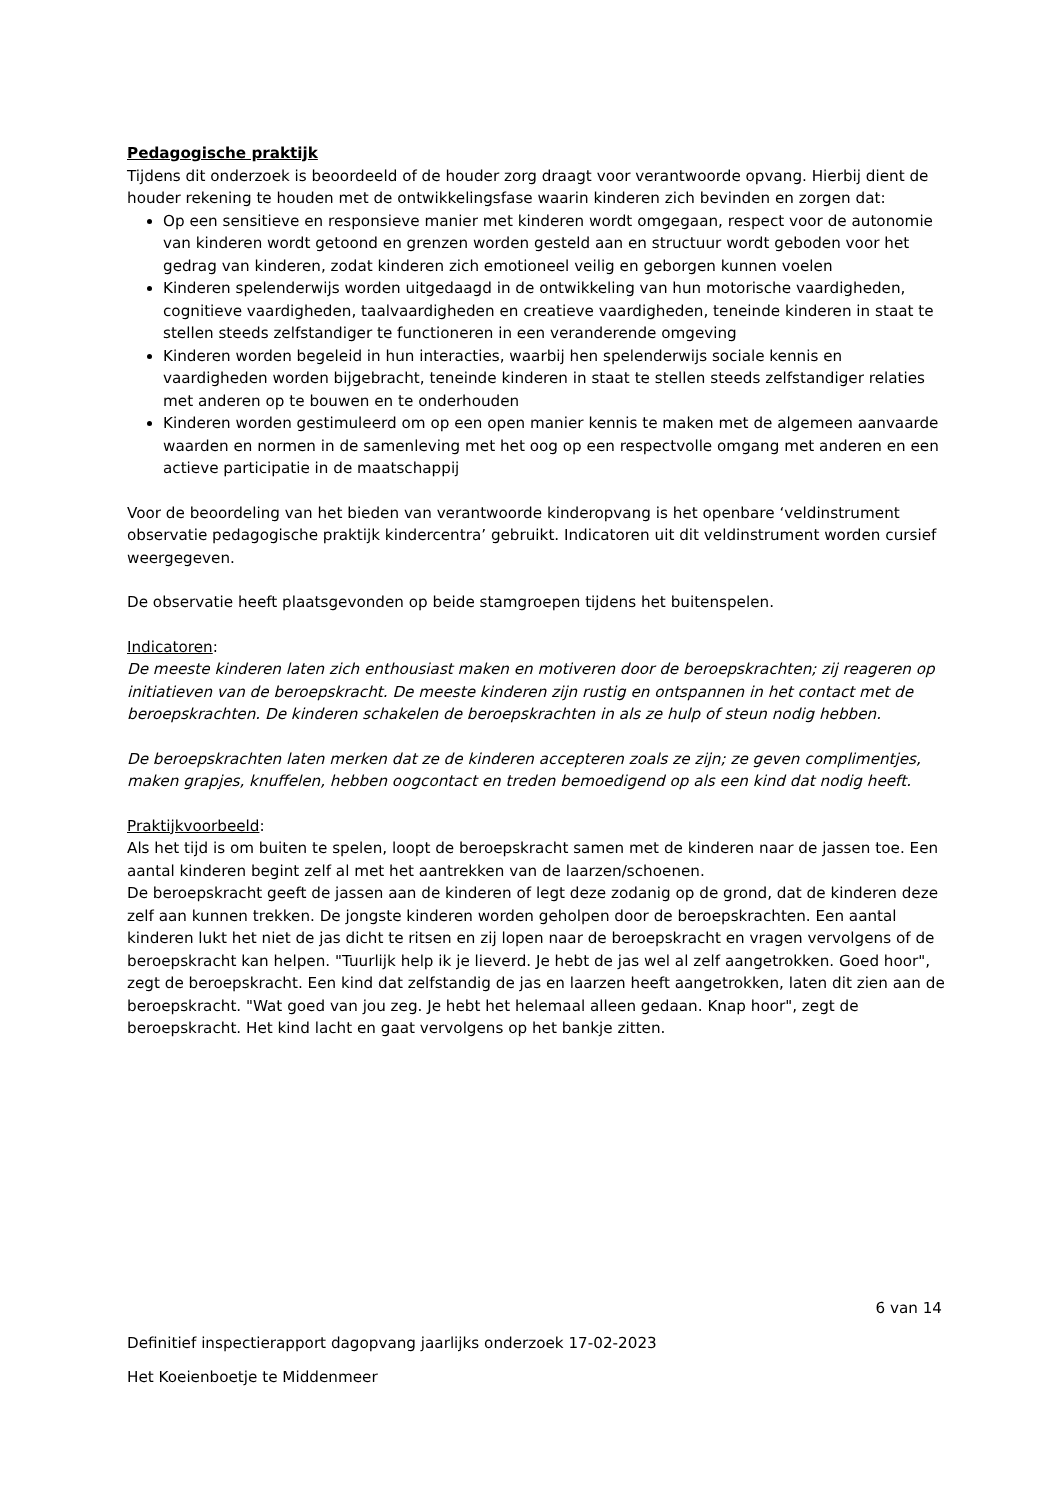Pedagogische praktijk
Tijdens dit onderzoek is beoordeeld of de houder zorg draagt voor verantwoorde opvang. Hierbij dient de houder rekening te houden met de ontwikkelingsfase waarin kinderen zich bevinden en zorgen dat:
Op een sensitieve en responsieve manier met kinderen wordt omgegaan, respect voor de autonomie van kinderen wordt getoond en grenzen worden gesteld aan en structuur wordt geboden voor het gedrag van kinderen, zodat kinderen zich emotioneel veilig en geborgen kunnen voelen
Kinderen spelenderwijs worden uitgedaagd in de ontwikkeling van hun motorische vaardigheden, cognitieve vaardigheden, taalvaardigheden en creatieve vaardigheden, teneinde kinderen in staat te stellen steeds zelfstandiger te functioneren in een veranderende omgeving
Kinderen worden begeleid in hun interacties, waarbij hen spelenderwijs sociale kennis en vaardigheden worden bijgebracht, teneinde kinderen in staat te stellen steeds zelfstandiger relaties met anderen op te bouwen en te onderhouden
Kinderen worden gestimuleerd om op een open manier kennis te maken met de algemeen aanvaarde waarden en normen in de samenleving met het oog op een respectvolle omgang met anderen en een actieve participatie in de maatschappij
Voor de beoordeling van het bieden van verantwoorde kinderopvang is het openbare ‘veldinstrument observatie pedagogische praktijk kindercentra’ gebruikt. Indicatoren uit dit veldinstrument worden cursief weergegeven.
De observatie heeft plaatsgevonden op beide stamgroepen tijdens het buitenspelen.
Indicatoren:
De meeste kinderen laten zich enthousiast maken en motiveren door de beroepskrachten; zij reageren op initiatieven van de beroepskracht. De meeste kinderen zijn rustig en ontspannen in het contact met de beroepskrachten. De kinderen schakelen de beroepskrachten in als ze hulp of steun nodig hebben.
De beroepskrachten laten merken dat ze de kinderen accepteren zoals ze zijn; ze geven complimentjes, maken grapjes, knuffelen, hebben oogcontact en treden bemoedigend op als een kind dat nodig heeft.
Praktijkvoorbeeld:
Als het tijd is om buiten te spelen, loopt de beroepskracht samen met de kinderen naar de jassen toe. Een aantal kinderen begint zelf al met het aantrekken van de laarzen/schoenen.
De beroepskracht geeft de jassen aan de kinderen of legt deze zodanig op de grond, dat de kinderen deze zelf aan kunnen trekken. De jongste kinderen worden geholpen door de beroepskrachten. Een aantal kinderen lukt het niet de jas dicht te ritsen en zij lopen naar de beroepskracht en vragen vervolgens of de beroepskracht kan helpen. "Tuurlijk help ik je lieverd. Je hebt de jas wel al zelf aangetrokken. Goed hoor", zegt de beroepskracht. Een kind dat zelfstandig de jas en laarzen heeft aangetrokken, laten dit zien aan de beroepskracht. "Wat goed van jou zeg. Je hebt het helemaal alleen gedaan. Knap hoor", zegt de beroepskracht. Het kind lacht en gaat vervolgens op het bankje zitten.
6 van 14
Definitief inspectierapport dagopvang jaarlijks onderzoek 17-02-2023
Het Koeienboetje te Middenmeer